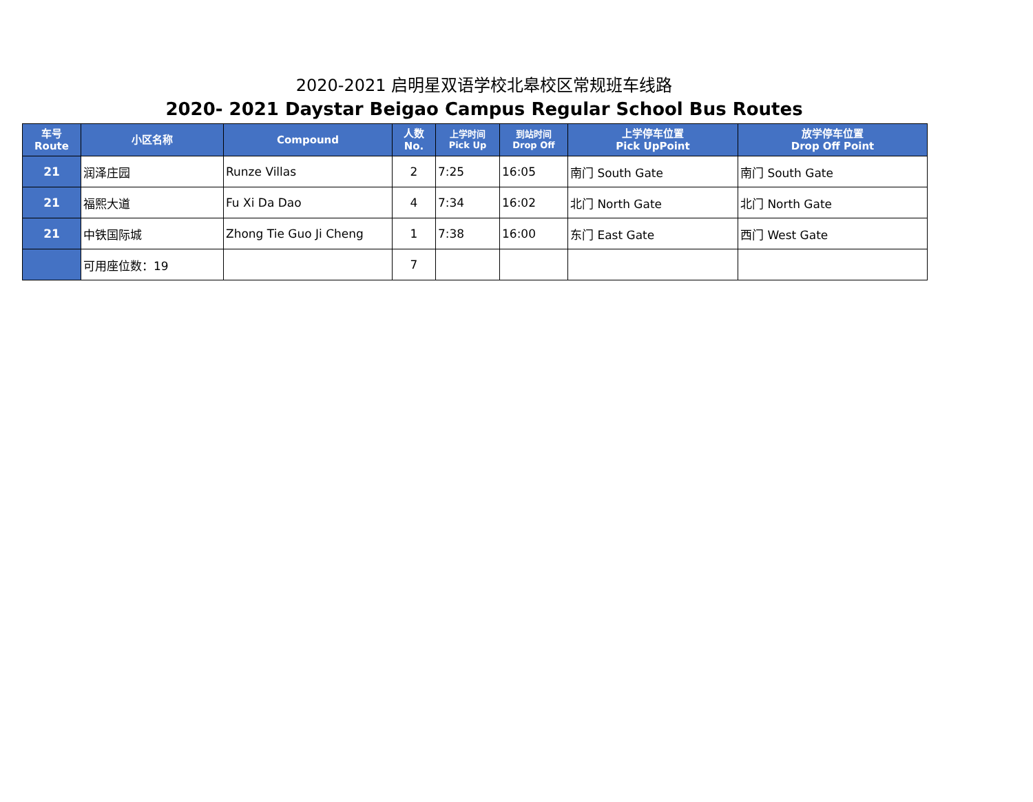2020-2021 启明星双语学校北皋校区常规班车线路
2020- 2021 Daystar Beigao Campus Regular School Bus Routes
| 车号 Route | 小区名称 | Compound | 人数 No. | 上学时间 Pick Up | 到站时间 Drop Off | 上学停车位置 Pick UpPoint | 放学停车位置 Drop Off Point |
| --- | --- | --- | --- | --- | --- | --- | --- |
| 21 | 润泽庄园 | Runze Villas | 2 | 7:25 | 16:05 | 南门 South Gate | 南门 South Gate |
| 21 | 福熙大道 | Fu Xi Da Dao | 4 | 7:34 | 16:02 | 北门 North Gate | 北门 North Gate |
| 21 | 中铁国际城 | Zhong Tie Guo Ji Cheng | 1 | 7:38 | 16:00 | 东门 East Gate | 西门 West Gate |
| | 可用座位数：19 | | 7 | | | | |